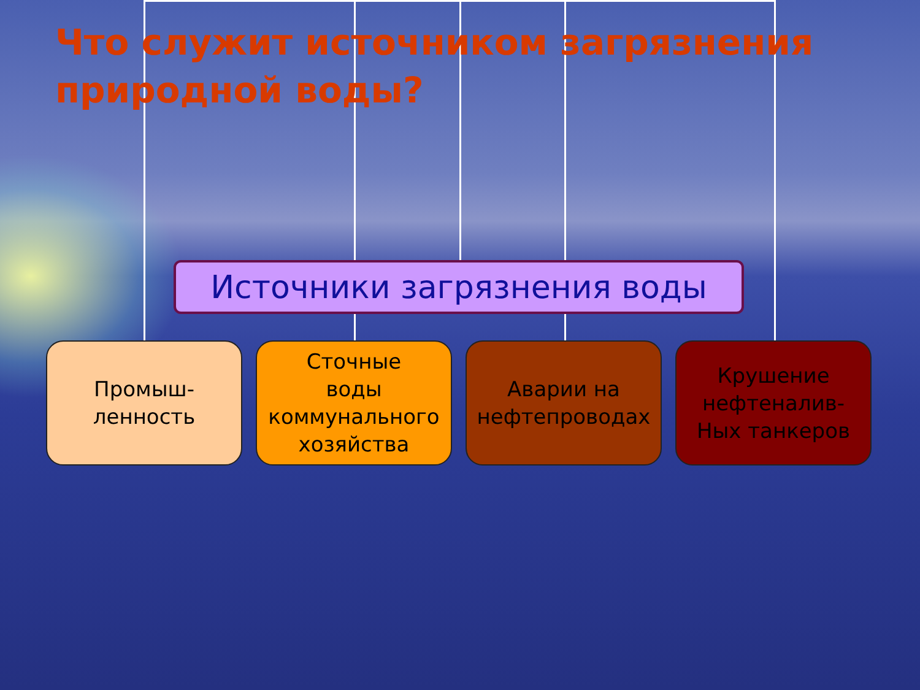Что служит источником загрязнения природной воды?
Источники загрязнения воды
Промыш-
ленность
Сточные
воды
коммунального
хозяйства
Аварии на
нефтепроводах
Крушение
нефтеналив-
Ных танкеров